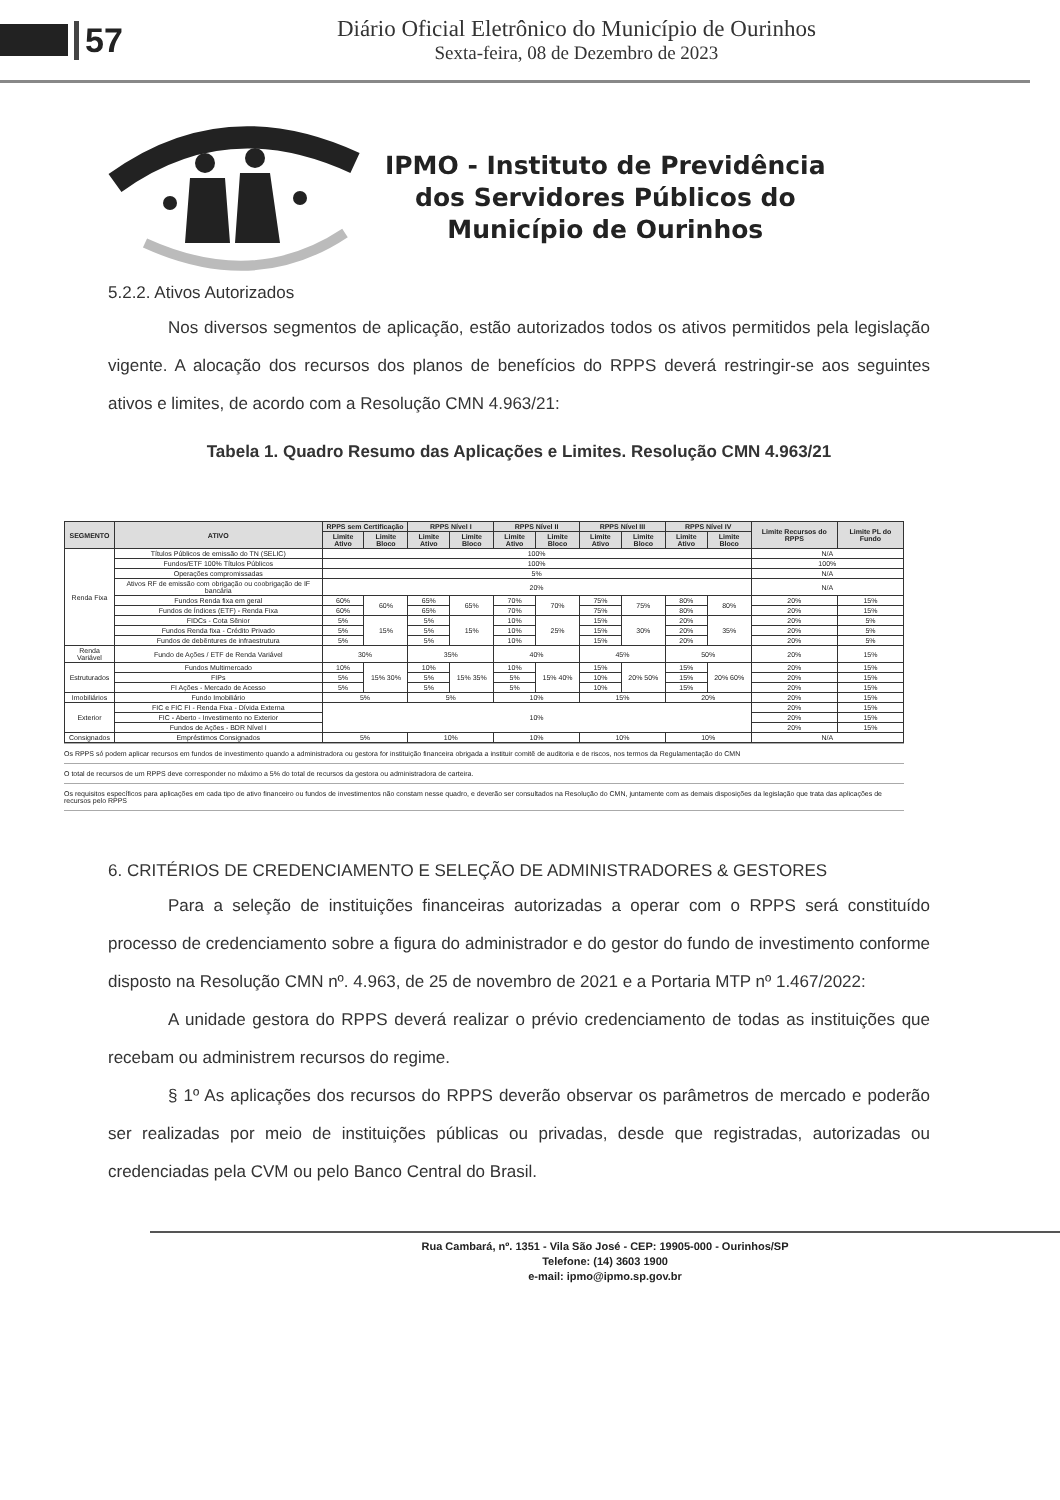57
Diário Oficial Eletrônico do Município de Ourinhos
Sexta-feira, 08 de Dezembro de 2023
IPMO - Instituto de Previdência
dos Servidores Públicos do
Município de Ourinhos
5.2.2. Ativos Autorizados
Nos diversos segmentos de aplicação, estão autorizados todos os ativos permitidos pela legislação vigente. A alocação dos recursos dos planos de benefícios do RPPS deverá restringir-se aos seguintes ativos e limites, de acordo com a Resolução CMN 4.963/21:
Tabela 1. Quadro Resumo das Aplicações e Limites. Resolução CMN 4.963/21
| SEGMENTO | ATIVO | RPPS sem Certificação | | RPPS Nível I | | RPPS Nível II | | RPPS Nível III | | RPPS Nível IV | | Limite Recursos do RPPS | Limite PL do Fundo |
| --- | --- | --- | --- | --- | --- | --- | --- | --- | --- | --- | --- | --- | --- |
| | | Limite Ativo | Limite Bloco | Limite Ativo | Limite Bloco | Limite Ativo | Limite Bloco | Limite Ativo | Limite Bloco | Limite Ativo | Limite Bloco | | |
| Renda Fixa | Títulos Públicos de emissão do TN (SELIC) | 100% | | | | | | | | | | N/A | |
| | Fundos/ETF 100% Títulos Públicos | 100% | | | | | | | | | | 100% | |
| | Operações compromissadas | 5% | | | | | | | | | | N/A | |
| | Ativos RF de emissão com obrigação ou coobrigação de IF bancária | 20% | | | | | | | | | | N/A | |
| | Fundos Renda fixa em geral | 60% | 60% | 65% | 65% | 70% | 70% | 75% | 75% | 80% | 80% | 20% | 15% |
| | Fundos de Índices (ETF) - Renda Fixa | 60% | | 65% | | 70% | | 75% | | 80% | | 20% | 15% |
| | FIDCs - Cota Sênior | 5% | 15% | 5% | 15% | 10% | 25% | 15% | 30% | 20% | 35% | 20% | 5% |
| | Fundos Renda fixa - Crédito Privado | 5% | | 5% | | 10% | | 15% | | 20% | | 20% | 5% |
| | Fundos de debêntures de infraestrutura | 5% | | 5% | | 10% | | 15% | | 20% | | 20% | 5% |
| Renda Variável | Fundo de Ações / ETF de Renda Variável | 30% | | 35% | | 40% | | 45% | | 50% | | 20% | 15% |
| Estruturados | Fundos Multimercado | 10% | 15% 30% | 10% | 15% 35% | 10% | 15% 40% | 15% | 20% 50% | 15% | 20% 60% | 20% | 15% |
| | FIPs | 5% | | 5% | | 5% | | 10% | | 15% | | 20% | 15% |
| | FI Ações - Mercado de Acesso | 5% | | 5% | | 5% | | 10% | | 15% | | 20% | 15% |
| Imobiliários | Fundo Imobiliário | 5% | | 5% | | 10% | | 15% | | 20% | | 20% | 15% |
| Exterior | FIC e FIC FI - Renda Fixa - Dívida Externa | 10% | | | | | | | | | | 20% | 15% |
| | FIC - Aberto - Investimento no Exterior | | | | | | | | | | | 20% | 15% |
| | Fundos de Ações - BDR Nível I | | | | | | | | | | | 20% | 15% |
| Consignados | Empréstimos Consignados | 5% | | 10% | | 10% | | 10% | | 10% | | N/A | |
Os RPPS só podem aplicar recursos em fundos de investimento quando a administradora ou gestora for instituição financeira obrigada a instituir comitê de auditoria e de riscos, nos termos da Regulamentação do CMN
O total de recursos de um RPPS deve corresponder no máximo a 5% do total de recursos da gestora ou administradora de carteira.
Os requisitos específicos para aplicações em cada tipo de ativo financeiro ou fundos de investimentos não constam nesse quadro, e deverão ser consultados na Resolução do CMN, juntamente com as demais disposições da legislação que trata das aplicações de recursos pelo RPPS
6. CRITÉRIOS DE CREDENCIAMENTO E SELEÇÃO DE ADMINISTRADORES & GESTORES
Para a seleção de instituições financeiras autorizadas a operar com o RPPS será constituído processo de credenciamento sobre a figura do administrador e do gestor do fundo de investimento conforme disposto na Resolução CMN nº. 4.963, de 25 de novembro de 2021 e a Portaria MTP nº 1.467/2022:
A unidade gestora do RPPS deverá realizar o prévio credenciamento de todas as instituições que recebam ou administrem recursos do regime.
§ 1º As aplicações dos recursos do RPPS deverão observar os parâmetros de mercado e poderão ser realizadas por meio de instituições públicas ou privadas, desde que registradas, autorizadas ou credenciadas pela CVM ou pelo Banco Central do Brasil.
Rua Cambará, nº. 1351 - Vila São José - CEP: 19905-000 - Ourinhos/SP
Telefone: (14) 3603 1900
e-mail: ipmo@ipmo.sp.gov.br